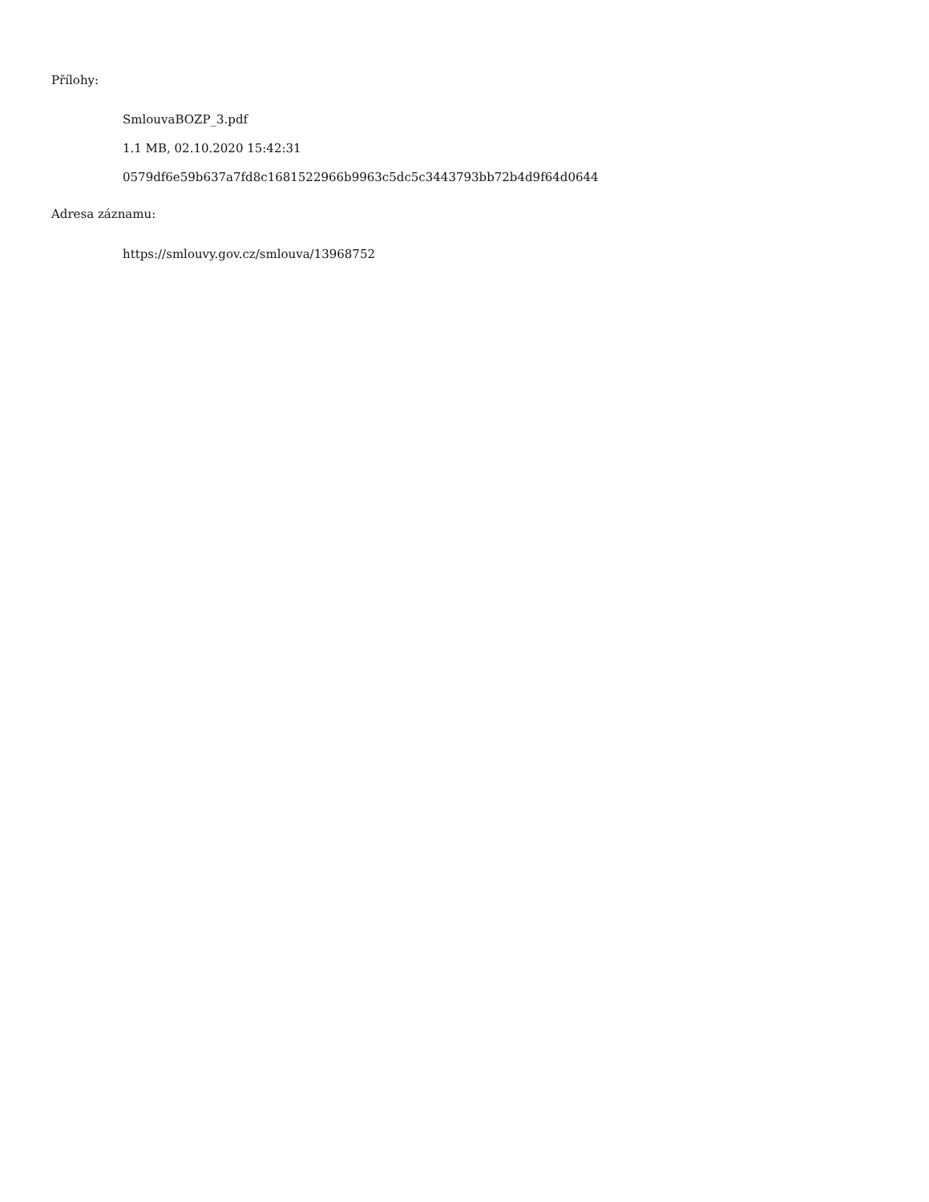Přílohy:
SmlouvaBOZP_3.pdf
1.1 MB, 02.10.2020 15:42:31
0579df6e59b637a7fd8c1681522966b9963c5dc5c3443793bb72b4d9f64d0644
Adresa záznamu:
https://smlouvy.gov.cz/smlouva/13968752